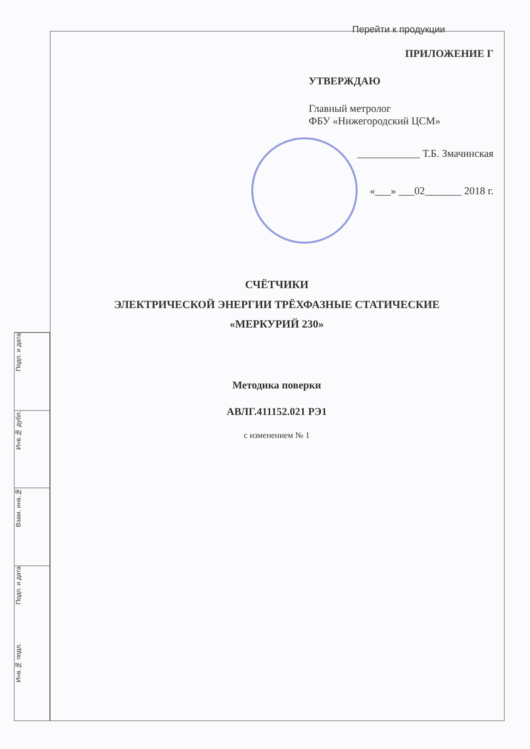Перейти к продукции
ПРИЛОЖЕНИЕ Г
УТВЕРЖДАЮ
Главный метролог
ФБУ «Нижегородский ЦСМ»
____________ Т.Б. Змачинская
«___» ___02_______ 2018 г.
СЧЁТЧИКИ
ЭЛЕКТРИЧЕСКОЙ ЭНЕРГИИ ТРЁХФАЗНЫЕ СТАТИЧЕСКИЕ
«МЕРКУРИЙ 230»
Методика поверки
АВЛГ.411152.021 РЭ1
с изменением № 1
Подп. и дата
Инв.№ дубл.
Взам. инв.№
Подп. и дата
Инв.№ подл.